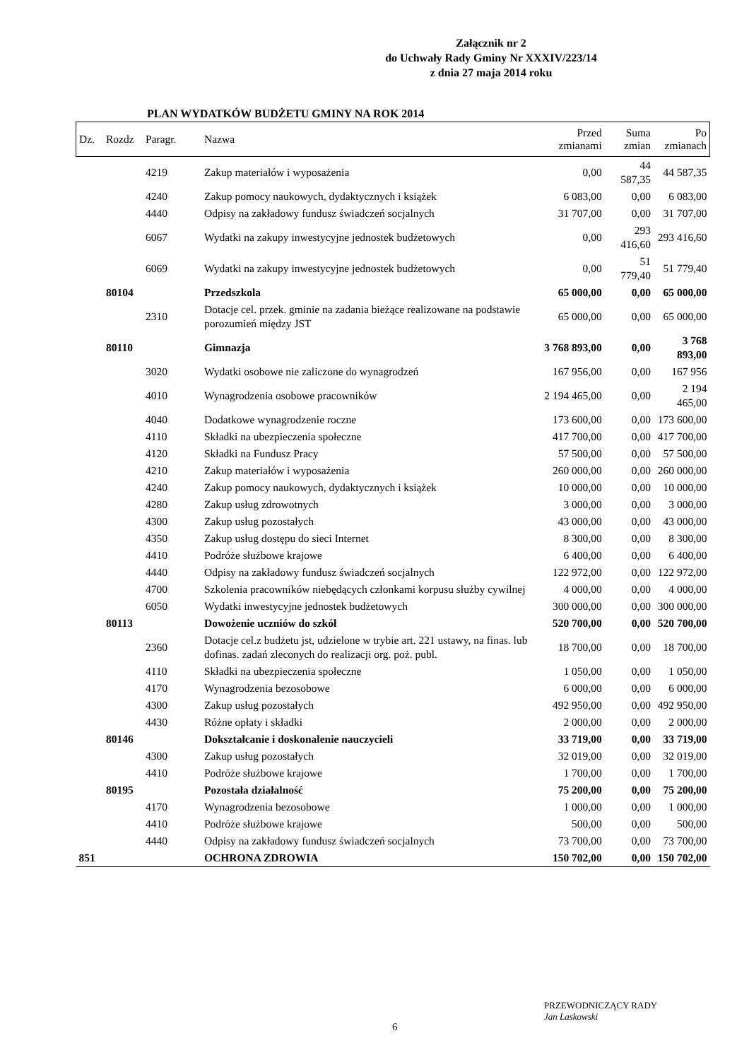Załącznik nr 2
do Uchwały Rady Gminy Nr XXXIV/223/14
z dnia 27 maja 2014 roku
PLAN WYDATKÓW BUDŻETU GMINY NA ROK 2014
| Dz. | Rozdz | Paragr. | Nazwa | Przed zmianami | Suma zmian | Po zmianach |
| --- | --- | --- | --- | --- | --- | --- |
| | | 4219 | Zakup materiałów i wyposażenia | 0,00 | 44 587,35 | 44 587,35 |
| | | 4240 | Zakup pomocy naukowych, dydaktycznych i książek | 6 083,00 | 0,00 | 6 083,00 |
| | | 4440 | Odpisy na zakładowy fundusz świadczeń socjalnych | 31 707,00 | 0,00 | 31 707,00 |
| | | 6067 | Wydatki na zakupy inwestycyjne jednostek budżetowych | 0,00 | 293 416,60 | 293 416,60 |
| | | 6069 | Wydatki na zakupy inwestycyjne jednostek budżetowych | 0,00 | 51 779,40 | 51 779,40 |
| | 80104 | | Przedszkola | 65 000,00 | 0,00 | 65 000,00 |
| | | 2310 | Dotacje cel. przek. gminie na zadania bieżące realizowane na podstawie porozumień między JST | 65 000,00 | 0,00 | 65 000,00 |
| | 80110 | | Gimnazja | 3 768 893,00 | 0,00 | 3 768 893,00 |
| | | 3020 | Wydatki osobowe nie zaliczone do wynagrodzeń | 167 956,00 | 0,00 | 167 956 |
| | | 4010 | Wynagrodzenia osobowe pracowników | 2 194 465,00 | 0,00 | 2 194 465,00 |
| | | 4040 | Dodatkowe wynagrodzenie roczne | 173 600,00 | 0,00 | 173 600,00 |
| | | 4110 | Składki na ubezpieczenia społeczne | 417 700,00 | 0,00 | 417 700,00 |
| | | 4120 | Składki na Fundusz Pracy | 57 500,00 | 0,00 | 57 500,00 |
| | | 4210 | Zakup materiałów i wyposażenia | 260 000,00 | 0,00 | 260 000,00 |
| | | 4240 | Zakup pomocy naukowych, dydaktycznych i książek | 10 000,00 | 0,00 | 10 000,00 |
| | | 4280 | Zakup usług zdrowotnych | 3 000,00 | 0,00 | 3 000,00 |
| | | 4300 | Zakup usług pozostałych | 43 000,00 | 0,00 | 43 000,00 |
| | | 4350 | Zakup usług dostępu do sieci Internet | 8 300,00 | 0,00 | 8 300,00 |
| | | 4410 | Podróże służbowe krajowe | 6 400,00 | 0,00 | 6 400,00 |
| | | 4440 | Odpisy na zakładowy fundusz świadczeń socjalnych | 122 972,00 | 0,00 | 122 972,00 |
| | | 4700 | Szkolenia pracowników niebędących członkami korpusu służby cywilnej | 4 000,00 | 0,00 | 4 000,00 |
| | | 6050 | Wydatki inwestycyjne jednostek budżetowych | 300 000,00 | 0,00 | 300 000,00 |
| | 80113 | | Dowożenie uczniów do szkół | 520 700,00 | 0,00 | 520 700,00 |
| | | 2360 | Dotacje cel.z budżetu jst, udzielone w trybie art. 221 ustawy, na finas. lub dofinas. zadań zleconych do realizacji org. poż. publ. | 18 700,00 | 0,00 | 18 700,00 |
| | | 4110 | Składki na ubezpieczenia społeczne | 1 050,00 | 0,00 | 1 050,00 |
| | | 4170 | Wynagrodzenia bezosobowe | 6 000,00 | 0,00 | 6 000,00 |
| | | 4300 | Zakup usług pozostałych | 492 950,00 | 0,00 | 492 950,00 |
| | | 4430 | Różne opłaty i składki | 2 000,00 | 0,00 | 2 000,00 |
| | 80146 | | Dokształcanie i doskonalenie nauczycieli | 33 719,00 | 0,00 | 33 719,00 |
| | | 4300 | Zakup usług pozostałych | 32 019,00 | 0,00 | 32 019,00 |
| | | 4410 | Podróże służbowe krajowe | 1 700,00 | 0,00 | 1 700,00 |
| | 80195 | | Pozostała działalność | 75 200,00 | 0,00 | 75 200,00 |
| | | 4170 | Wynagrodzenia bezosobowe | 1 000,00 | 0,00 | 1 000,00 |
| | | 4410 | Podróże służbowe krajowe | 500,00 | 0,00 | 500,00 |
| | | 4440 | Odpisy na zakładowy fundusz świadczeń socjalnych | 73 700,00 | 0,00 | 73 700,00 |
| 851 | | | OCHRONA ZDROWIA | 150 702,00 | 0,00 | 150 702,00 |
6
PRZEWODNICZĄCY RADY
Jan Laskowski